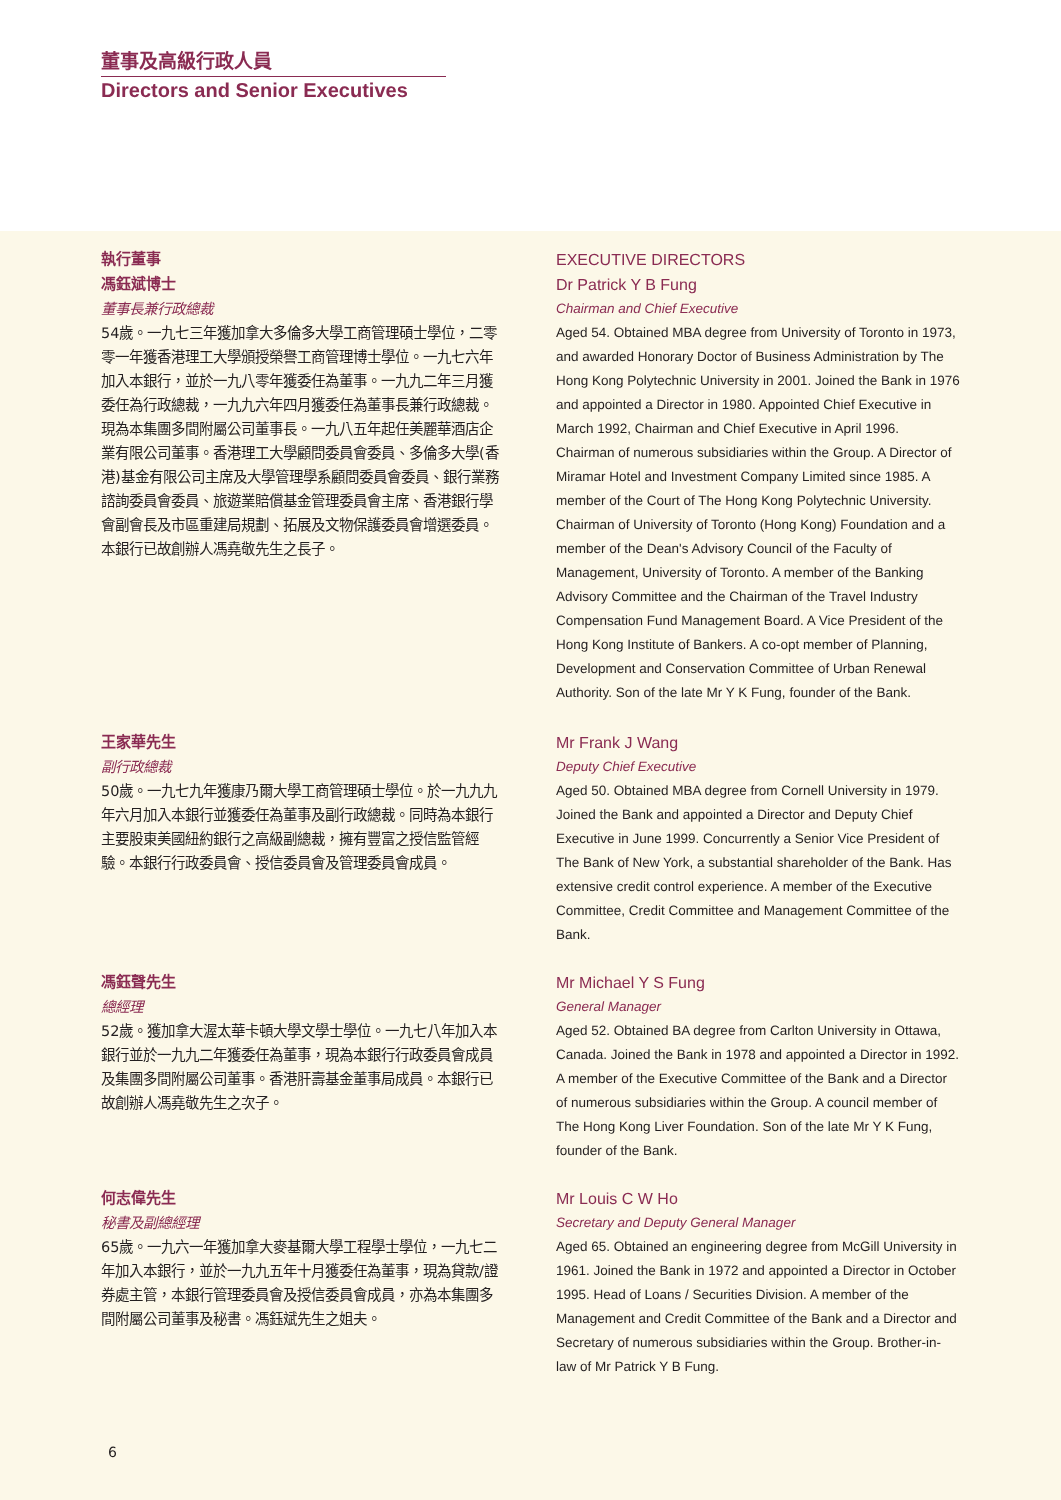董事及高級行政人員
Directors and Senior Executives
執行董事
馮鈺斌博士
董事長兼行政總裁
54歲。一九七三年獲加拿大多倫多大學工商管理碩士學位，二零零一年獲香港理工大學頒授榮譽工商管理博士學位。一九七六年加入本銀行，並於一九八零年獲委任為董事。一九九二年三月獲委任為行政總裁，一九九六年四月獲委任為董事長兼行政總裁。現為本集團多間附屬公司董事長。一九八五年起任美麗華酒店企業有限公司董事。香港理工大學顧問委員會委員、多倫多大學(香港)基金有限公司主席及大學管理學系顧問委員會委員、銀行業務諮詢委員會委員、旅遊業賠償基金管理委員會主席、香港銀行學會副會長及市區重建局規劃、拓展及文物保護委員會增選委員。本銀行已故創辦人馮堯敬先生之長子。
EXECUTIVE DIRECTORS
Dr Patrick Y B Fung
Chairman and Chief Executive
Aged 54. Obtained MBA degree from University of Toronto in 1973, and awarded Honorary Doctor of Business Administration by The Hong Kong Polytechnic University in 2001. Joined the Bank in 1976 and appointed a Director in 1980. Appointed Chief Executive in March 1992, Chairman and Chief Executive in April 1996. Chairman of numerous subsidiaries within the Group. A Director of Miramar Hotel and Investment Company Limited since 1985. A member of the Court of The Hong Kong Polytechnic University. Chairman of University of Toronto (Hong Kong) Foundation and a member of the Dean's Advisory Council of the Faculty of Management, University of Toronto. A member of the Banking Advisory Committee and the Chairman of the Travel Industry Compensation Fund Management Board. A Vice President of the Hong Kong Institute of Bankers. A co-opt member of Planning, Development and Conservation Committee of Urban Renewal Authority. Son of the late Mr Y K Fung, founder of the Bank.
王家華先生
副行政總裁
50歲。一九七九年獲康乃爾大學工商管理碩士學位。於一九九九年六月加入本銀行並獲委任為董事及副行政總裁。同時為本銀行主要股東美國紐約銀行之高級副總裁，擁有豐富之授信監管經驗。本銀行行政委員會、授信委員會及管理委員會成員。
Mr Frank J Wang
Deputy Chief Executive
Aged 50. Obtained MBA degree from Cornell University in 1979. Joined the Bank and appointed a Director and Deputy Chief Executive in June 1999. Concurrently a Senior Vice President of The Bank of New York, a substantial shareholder of the Bank. Has extensive credit control experience. A member of the Executive Committee, Credit Committee and Management Committee of the Bank.
馮鈺聲先生
總經理
52歲。獲加拿大渥太華卡頓大學文學士學位。一九七八年加入本銀行並於一九九二年獲委任為董事，現為本銀行行政委員會成員及集團多間附屬公司董事。香港肝壽基金董事局成員。本銀行已故創辦人馮堯敬先生之次子。
Mr Michael Y S Fung
General Manager
Aged 52. Obtained BA degree from Carlton University in Ottawa, Canada. Joined the Bank in 1978 and appointed a Director in 1992. A member of the Executive Committee of the Bank and a Director of numerous subsidiaries within the Group. A council member of The Hong Kong Liver Foundation. Son of the late Mr Y K Fung, founder of the Bank.
何志偉先生
秘書及副總經理
65歲。一九六一年獲加拿大麥基爾大學工程學士學位，一九七二年加入本銀行，並於一九九五年十月獲委任為董事，現為貸款/證券處主管，本銀行管理委員會及授信委員會成員，亦為本集團多間附屬公司董事及秘書。馮鈺斌先生之姐夫。
Mr Louis C W Ho
Secretary and Deputy General Manager
Aged 65. Obtained an engineering degree from McGill University in 1961. Joined the Bank in 1972 and appointed a Director in October 1995. Head of Loans / Securities Division. A member of the Management and Credit Committee of the Bank and a Director and Secretary of numerous subsidiaries within the Group. Brother-in-law of Mr Patrick Y B Fung.
6